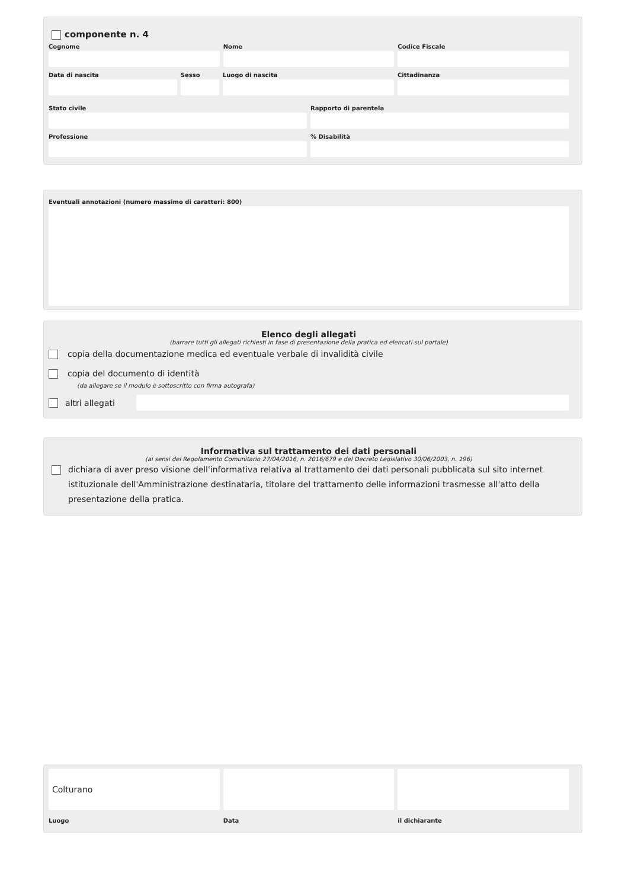componente n. 4
Cognome Nome Codice Fiscale
Data di nascita Sesso Luogo di nascita Cittadinanza
Stato civile Rapporto di parentela
Professione % Disabilità
Eventuali annotazioni (numero massimo di caratteri: 800)
Elenco degli allegati
(barrare tutti gli allegati richiesti in fase di presentazione della pratica ed elencati sul portale)
copia della documentazione medica ed eventuale verbale di invalidità civile
copia del documento di identità
(da allegare se il modulo è sottoscritto con firma autografa)
altri allegati
Informativa sul trattamento dei dati personali
(ai sensi del Regolamento Comunitario 27/04/2016, n. 2016/679 e del Decreto Legislativo 30/06/2003, n. 196)
dichiara di aver preso visione dell'informativa relativa al trattamento dei dati personali pubblicata sul sito internet istituzionale dell'Amministrazione destinataria, titolare del trattamento delle informazioni trasmesse all'atto della presentazione della pratica.
Colturano
Luogo
Data il dichiarante